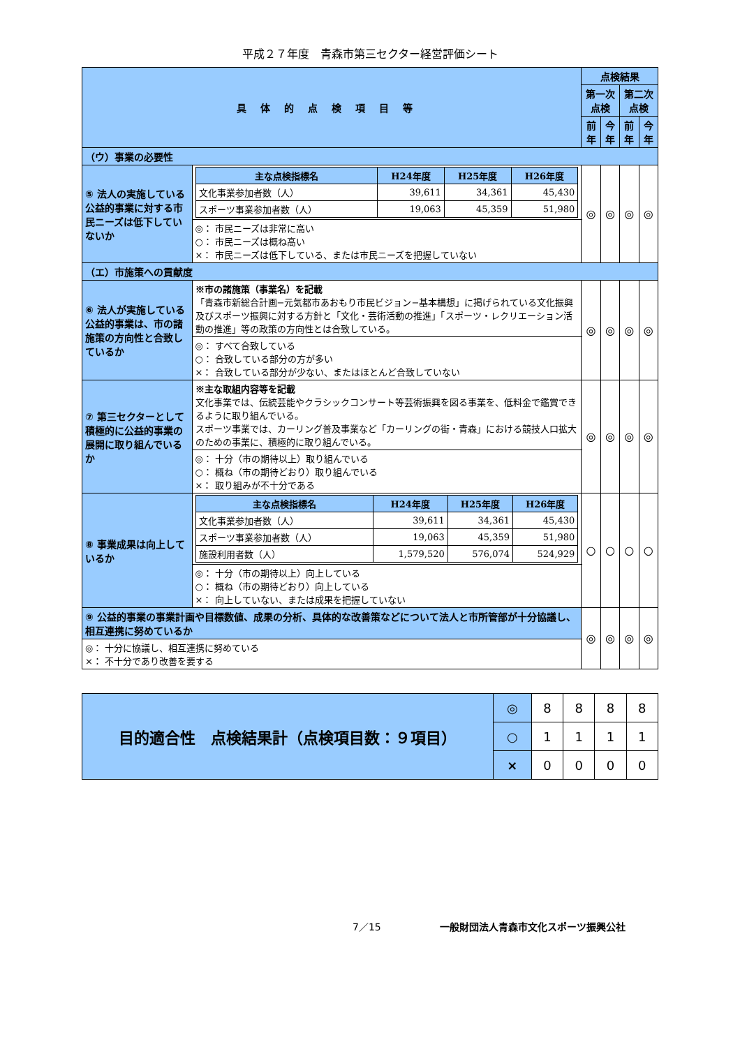平成２７年度　青森市第三セクター経営評価シート
| 具体的点検項目等 | | 点検結果 | | | |
| --- | --- | --- | --- | --- | --- |
| | | 第一次点検 | | 第二次点検 | |
| | | 前年 | 今年 | 前年 | 今年 |
| （ウ）事業の必要性 | | | | | |
| ⑤ 法人の実施している公益的事業に対する市民ニーズは低下していないか | / 主な点検指標名 / H24年度 / H25年度 / H26年度 / / --- / --- / --- / --- / / 文化事業参加者数（人） / 39,611 / 34,361 / 45,430 / / スポーツ事業参加者数（人） / 19,063 / 45,359 / 51,980 / | ◎ | ◎ | ◎ | ◎ |
| | ◎： 市民ニーズは非常に高い ○： 市民ニーズは概ね高い ×： 市民ニーズは低下している、または市民ニーズを把握していない | | | | |
| （エ）市施策への貢献度 | | | | | |
| ⑥ 法人が実施している公益的事業は、市の諸施策の方向性と合致しているか | ※市の諸施策（事業名）を記載 「青森市新総合計画−元気都市あおもり市民ビジョン−基本構想」に掲げられている文化振興及びスポーツ振興に対する方針と「文化・芸術活動の推進」「スポーツ・レクリエーション活動の推進」等の政策の方向性とは合致している。 | ◎ | ◎ | ◎ | ◎ |
| | ◎： すべて合致している ○： 合致している部分の方が多い ×： 合致している部分が少ない、またはほとんど合致していない | | | | |
| ⑦ 第三セクターとして積極的に公益的事業の展開に取り組んでいるか | ※主な取組内容等を記載 文化事業では、伝統芸能やクラシックコンサート等芸術振興を図る事業を、低料金で鑑賞できるように取り組んでいる。 スポーツ事業では、カーリング普及事業など「カーリングの街・青森」における競技人口拡大のための事業に、積極的に取り組んでいる。 | ◎ | ◎ | ◎ | ◎ |
| | ◎： 十分（市の期待以上）取り組んでいる ○： 概ね（市の期待どおり）取り組んでいる ×： 取り組みが不十分である | | | | |
| ⑧ 事業成果は向上しているか | / 主な点検指標名 / H24年度 / H25年度 / H26年度 / / --- / --- / --- / --- / / 文化事業参加者数（人） / 39,611 / 34,361 / 45,430 / / スポーツ事業参加者数（人） / 19,063 / 45,359 / 51,980 / / 施設利用者数（人） / 1,579,520 / 576,074 / 524,929 / | ○ | ○ | ○ | ○ |
| | ◎： 十分（市の期待以上）向上している ○： 概ね（市の期待どおり）向上している ×： 向上していない、または成果を把握していない | | | | |
| ⑨ 公益的事業の事業計画や目標数値、成果の分析、具体的な改善策などについて法人と市所管部が十分協議し、相互連携に努めているか | | ◎ | ◎ | ◎ | ◎ |
| ◎： 十分に協議し、相互連携に努めている ×： 不十分であり改善を要する | | | | | |
| 目的適合性 点検結果計（点検項目数：９項目） | ◎ | 8 | 8 | 8 | 8 |
| | ○ | 1 | 1 | 1 | 1 |
| | × | 0 | 0 | 0 | 0 |
7／15　　　　　　一般財団法人青森市文化スポーツ振興公社